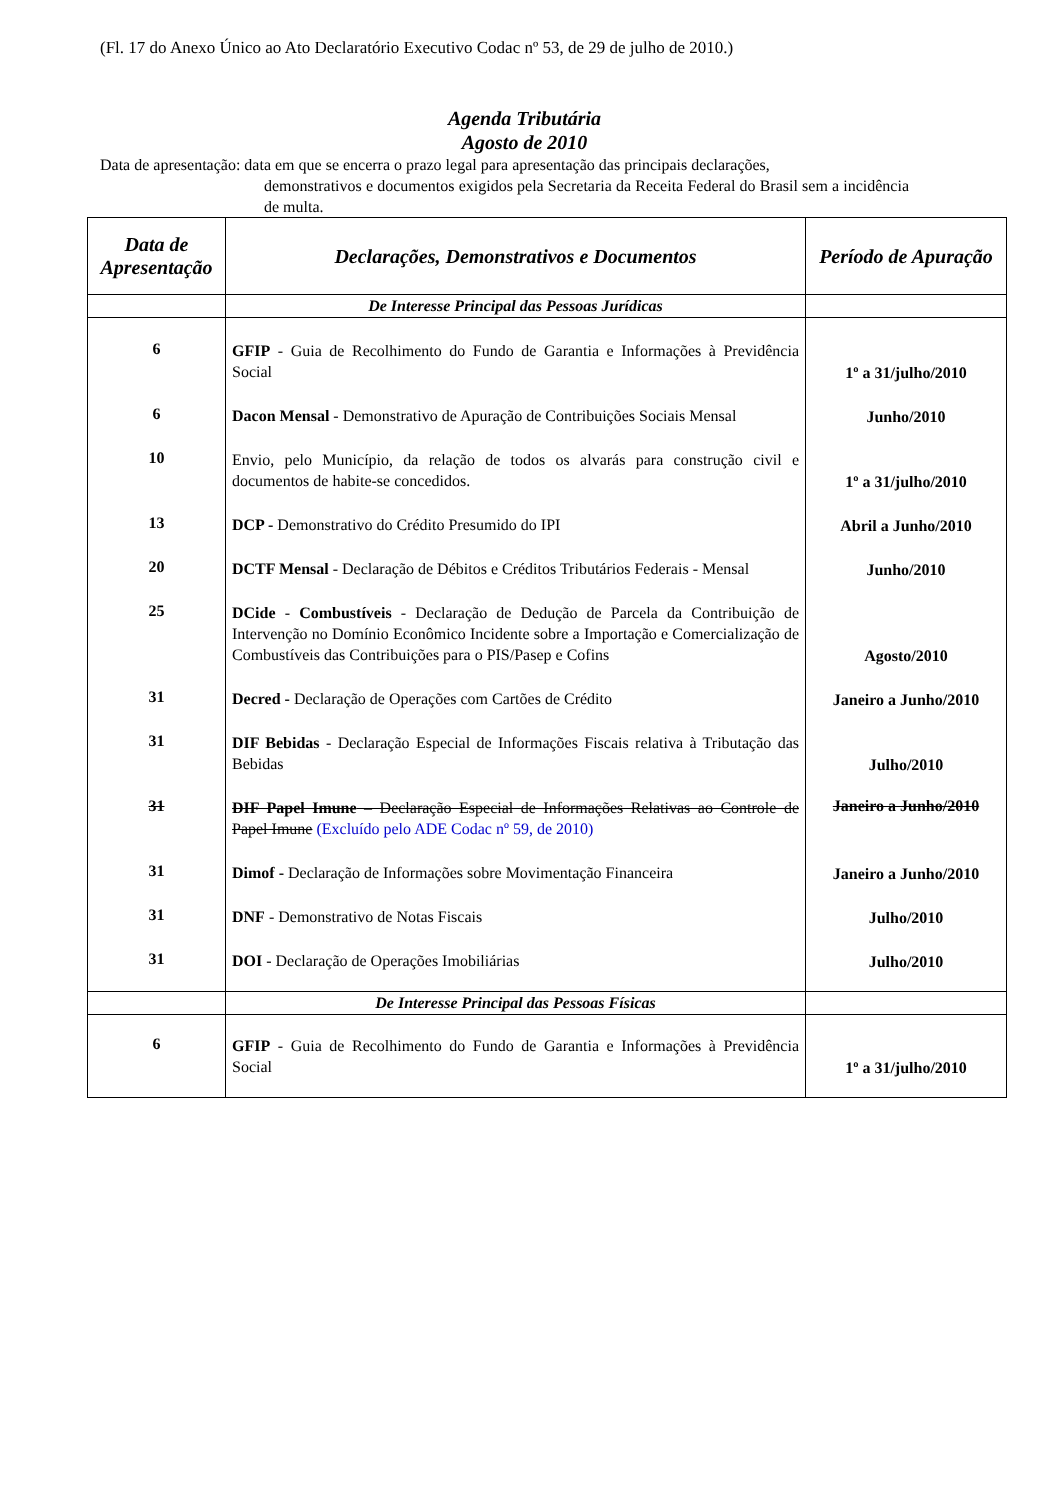(Fl. 17 do Anexo Único ao Ato Declaratório Executivo Codac nº 53, de 29 de julho de 2010.)
Agenda Tributária
Agosto de 2010
Data de apresentação: data em que se encerra o prazo legal para apresentação das principais declarações,
demonstrativos e documentos exigidos pela Secretaria da Receita Federal do Brasil sem a incidência de multa.
| Data de Apresentação | Declarações, Demonstrativos e Documentos | Período de Apuração |
| --- | --- | --- |
| | De Interesse Principal das Pessoas Jurídicas | |
| 6 | GFIP - Guia de Recolhimento do Fundo de Garantia e Informações à Previdência Social | 1º a 31/julho/2010 |
| 6 | Dacon Mensal - Demonstrativo de Apuração de Contribuições Sociais Mensal | Junho/2010 |
| 10 | Envio, pelo Município, da relação de todos os alvarás para construção civil e documentos de habite-se concedidos. | 1º a 31/julho/2010 |
| 13 | DCP - Demonstrativo do Crédito Presumido do IPI | Abril a Junho/2010 |
| 20 | DCTF Mensal - Declaração de Débitos e Créditos Tributários Federais - Mensal | Junho/2010 |
| 25 | DCide - Combustíveis - Declaração de Dedução de Parcela da Contribuição de Intervenção no Domínio Econômico Incidente sobre a Importação e Comercialização de Combustíveis das Contribuições para o PIS/Pasep e Cofins | Agosto/2010 |
| 31 | Decred - Declaração de Operações com Cartões de Crédito | Janeiro a Junho/2010 |
| 31 | DIF Bebidas - Declaração Especial de Informações Fiscais relativa à Tributação das Bebidas | Julho/2010 |
| 31 | DIF Papel Imune – Declaração Especial de Informações Relativas ao Controle de Papel Imune (Excluído pelo ADE Codac nº 59, de 2010) | Janeiro a Junho/2010 |
| 31 | Dimof - Declaração de Informações sobre Movimentação Financeira | Janeiro a Junho/2010 |
| 31 | DNF - Demonstrativo de Notas Fiscais | Julho/2010 |
| 31 | DOI - Declaração de Operações Imobiliárias | Julho/2010 |
| | De Interesse Principal das Pessoas Físicas | |
| 6 | GFIP - Guia de Recolhimento do Fundo de Garantia e Informações à Previdência Social | 1º a 31/julho/2010 |